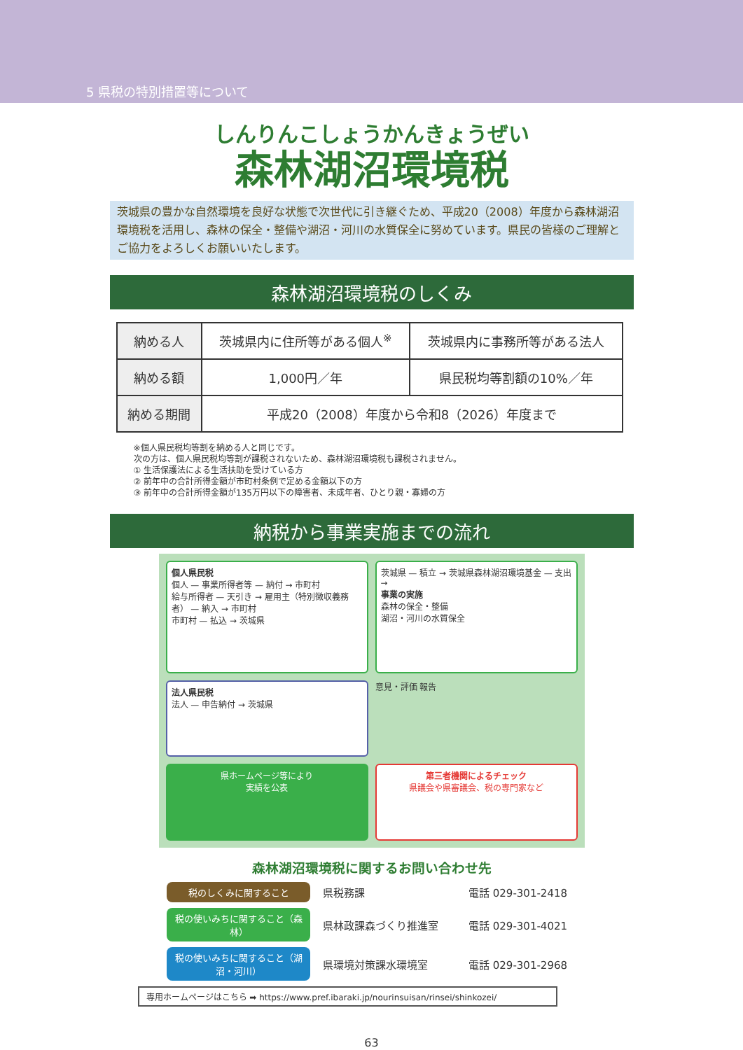5 県税の特別措置等について
しんりんこしょうかんきょうぜい
森林湖沼環境税
茨城県の豊かな自然環境を良好な状態で次世代に引き継ぐため、平成20（2008）年度から森林湖沼環境税を活用し、森林の保全・整備や湖沼・河川の水質保全に努めています。県民の皆様のご理解とご協力をよろしくお願いいたします。
森林湖沼環境税のしくみ
| 納める人 | 茨城県内に住所等がある個人<sup>※</sup> | 茨城県内に事務所等がある法人 |
| 納める額 | 1,000円／年 | 県民税均等割額の10%／年 |
| 納める期間 | 平成20（2008）年度から令和8（2026）年度まで | |
※個人県民税均等割を納める人と同じです。
次の方は、個人県民税均等割が課税されないため、森林湖沼環境税も課税されません。
① 生活保護法による生活扶助を受けている方
② 前年中の合計所得金額が市町村条例で定める金額以下の方
③ 前年中の合計所得金額が135万円以下の障害者、未成年者、ひとり親・寡婦の方
納税から事業実施までの流れ
個人県民税
個人 — 事業所得者等 — 納付 → 市町村
給与所得者 — 天引き → 雇用主（特別徴収義務者） — 納入 → 市町村
市町村 — 払込 → 茨城県
茨城県 — 積立 → 茨城県森林湖沼環境基金 — 支出 →
事業の実施
森林の保全・整備
湖沼・河川の水質保全
法人県民税
法人 — 申告納付 → 茨城県
意見・評価 報告
県ホームページ等により
実績を公表
第三者機関によるチェック
県議会や県審議会、税の専門家など
森林湖沼環境税に関するお問い合わせ先
税のしくみに関すること
県税務課
電話 029-301-2418
税の使いみちに関すること（森林）
県林政課森づくり推進室
電話 029-301-4021
税の使いみちに関すること（湖沼・河川）
県環境対策課水環境室
電話 029-301-2968
専用ホームページはこちら ➡ https://www.pref.ibaraki.jp/nourinsuisan/rinsei/shinkozei/
63